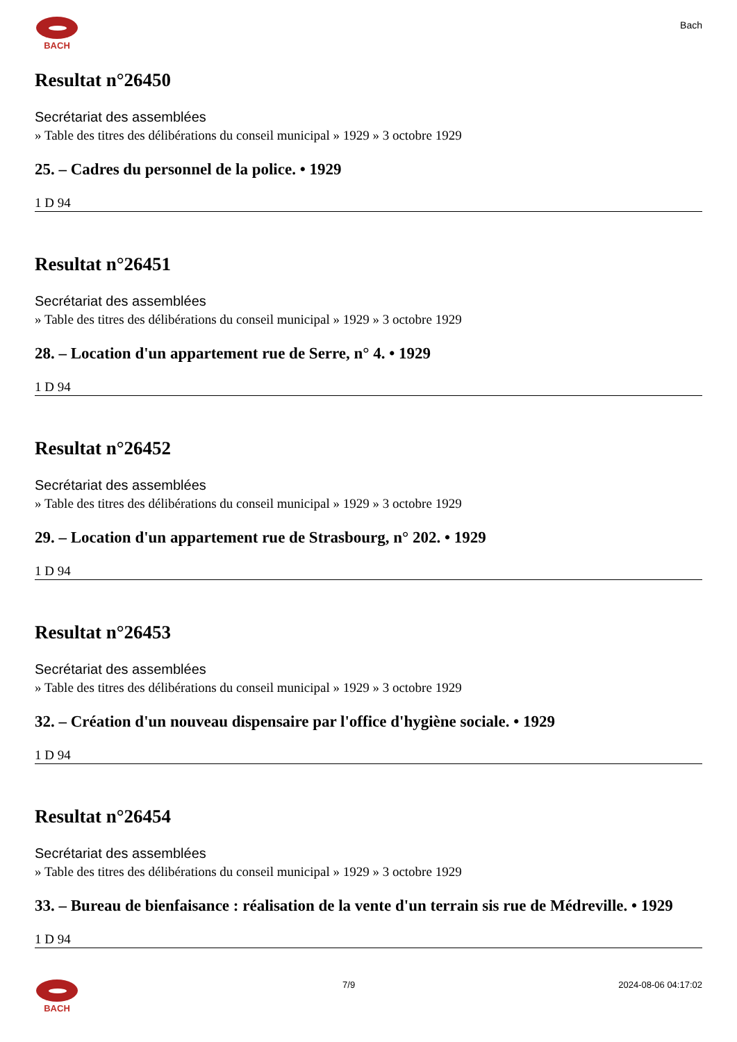BACH
Bach
Resultat n°26450
Secrétariat des assemblées
» Table des titres des délibérations du conseil municipal » 1929 » 3 octobre 1929
25. – Cadres du personnel de la police. • 1929
1 D 94
Resultat n°26451
Secrétariat des assemblées
» Table des titres des délibérations du conseil municipal » 1929 » 3 octobre 1929
28. – Location d'un appartement rue de Serre, n° 4. • 1929
1 D 94
Resultat n°26452
Secrétariat des assemblées
» Table des titres des délibérations du conseil municipal » 1929 » 3 octobre 1929
29. – Location d'un appartement rue de Strasbourg, n° 202. • 1929
1 D 94
Resultat n°26453
Secrétariat des assemblées
» Table des titres des délibérations du conseil municipal » 1929 » 3 octobre 1929
32. – Création d'un nouveau dispensaire par l'office d'hygiène sociale. • 1929
1 D 94
Resultat n°26454
Secrétariat des assemblées
» Table des titres des délibérations du conseil municipal » 1929 » 3 octobre 1929
33. – Bureau de bienfaisance : réalisation de la vente d'un terrain sis rue de Médreville. • 1929
1 D 94
BACH 7/9 2024-08-06 04:17:02